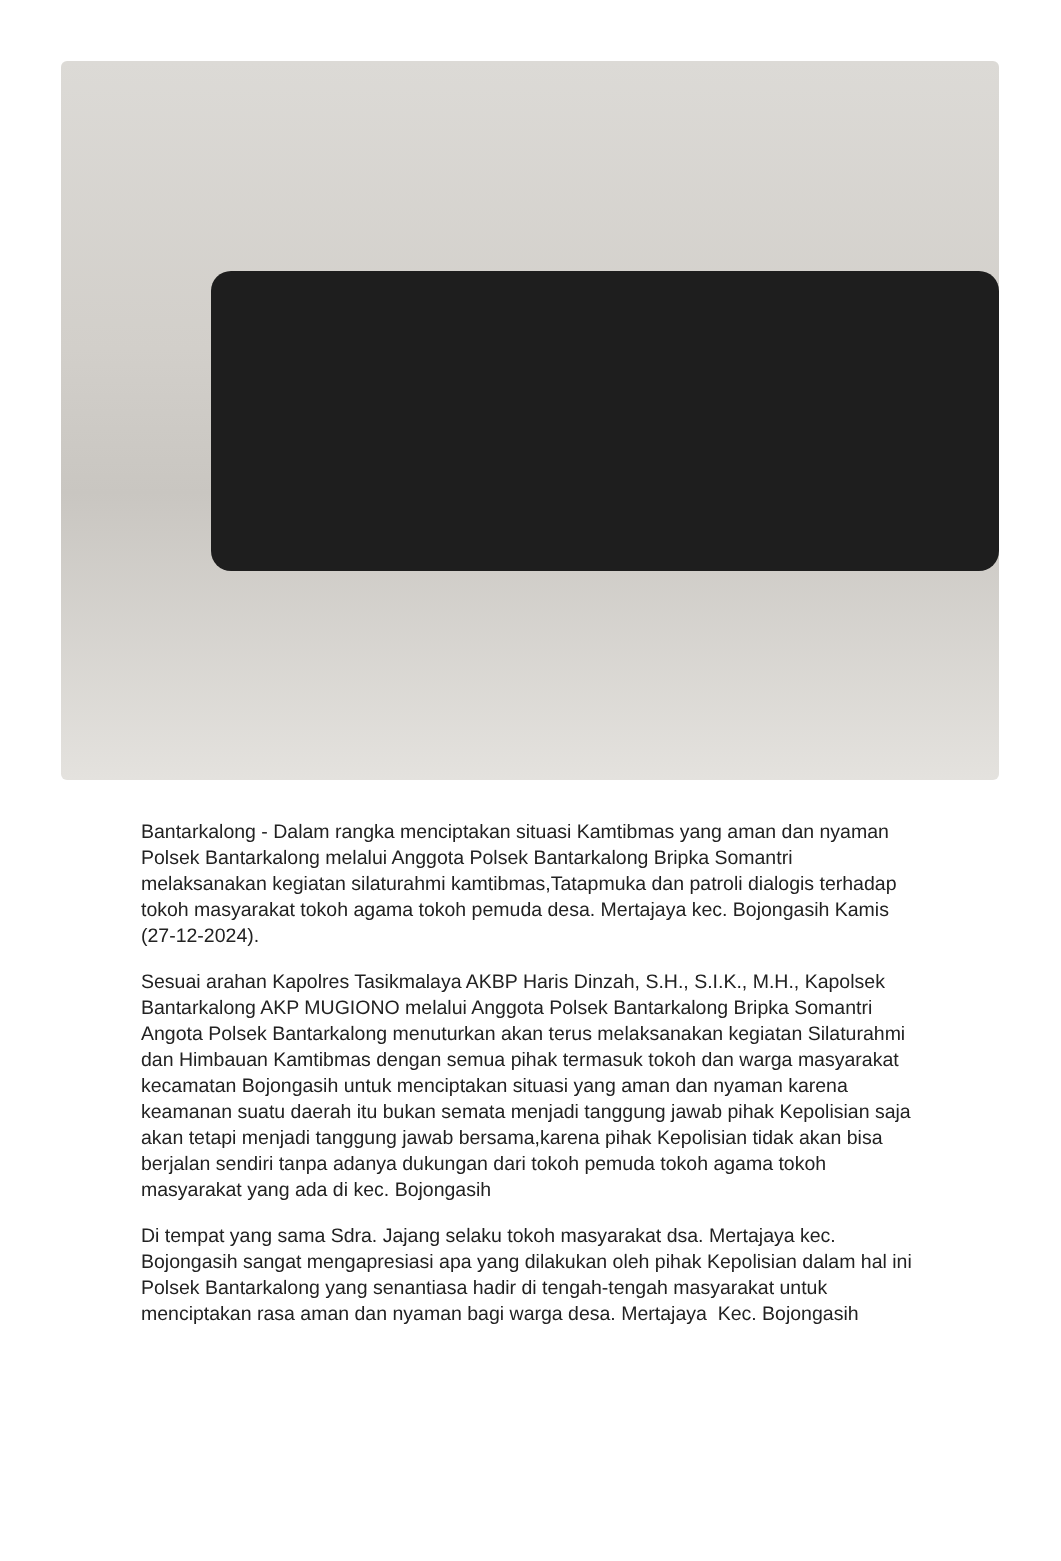Bantarkalong - Dalam rangka menciptakan situasi Kamtibmas yang aman dan nyaman Polsek Bantarkalong melalui Anggota Polsek Bantarkalong Bripka Somantri melaksanakan kegiatan silaturahmi kamtibmas,Tatapmuka dan patroli dialogis terhadap tokoh masyarakat tokoh agama tokoh pemuda desa. Mertajaya kec. Bojongasih Kamis (27-12-2024).
Sesuai arahan Kapolres Tasikmalaya AKBP Haris Dinzah, S.H., S.I.K., M.H., Kapolsek Bantarkalong AKP MUGIONO melalui Anggota Polsek Bantarkalong Bripka Somantri Angota Polsek Bantarkalong menuturkan akan terus melaksanakan kegiatan Silaturahmi dan Himbauan Kamtibmas dengan semua pihak termasuk tokoh dan warga masyarakat kecamatan Bojongasih untuk menciptakan situasi yang aman dan nyaman karena keamanan suatu daerah itu bukan semata menjadi tanggung jawab pihak Kepolisian saja akan tetapi menjadi tanggung jawab bersama,karena pihak Kepolisian tidak akan bisa berjalan sendiri tanpa adanya dukungan dari tokoh pemuda tokoh agama tokoh masyarakat yang ada di kec. Bojongasih
Di tempat yang sama Sdra. Jajang selaku tokoh masyarakat dsa. Mertajaya kec. Bojongasih sangat mengapresiasi apa yang dilakukan oleh pihak Kepolisian dalam hal ini Polsek Bantarkalong yang senantiasa hadir di tengah-tengah masyarakat untuk menciptakan rasa aman dan nyaman bagi warga desa. Mertajaya Kec. Bojongasih